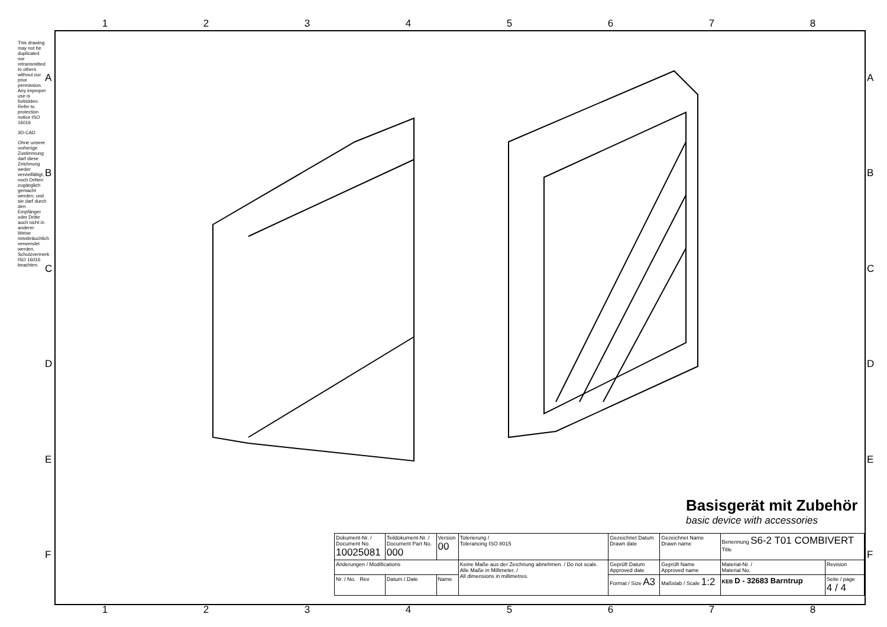1 2 3 4 5 6 7 8
A
B
C
D
E
F
A
B
C
D
E
F
This drawing may not be duplicated nor retransmitted to others without our prior permission. Any improper use is forbidden. Refer to protection notice ISO 16016
3D-CAD
Ohne unsere vorherige Zustimmung darf diese Zeichnung weder vervielfältigt, noch Dritten zugänglich gemacht werden, und sie darf durch den Empfänger oder Dritte auch nicht in anderer Weise missbräuchlich verwendet werden. Schutzvermerk ISO 16016 beachten.
Basisgerät mit Zubehör
basic device with accessories
| Dokument-Nr. / Document No. 10025081 | Teildokument-Nr. / Document Part No. 000 | Version 00 | Tolerierung / Tolerancing ISO 8015 | Gezeichnet Datum Drawn date | Gezeichnet Name Drawn name | Benennung S6-2 T01 COMBIVERT Title | |
| Änderungen / Modifications | | | Keine Maße aus der Zeichnung abnehmen. / Do not scale. Alle Maße in Millimeter. / All dimensions in millimetres. | Geprüft Datum Approved date | Geprüft Name Approved name | Material-Nr. / Material No. | Revision |
| Nr. / No. Rev | Datum / Date | Name | | Format / Size A3 | Maßstab / Scale 1:2 | KEB D - 32683 Barntrup | Seite / page 4 / 4 |
1 2 3 4 5 6 7 8